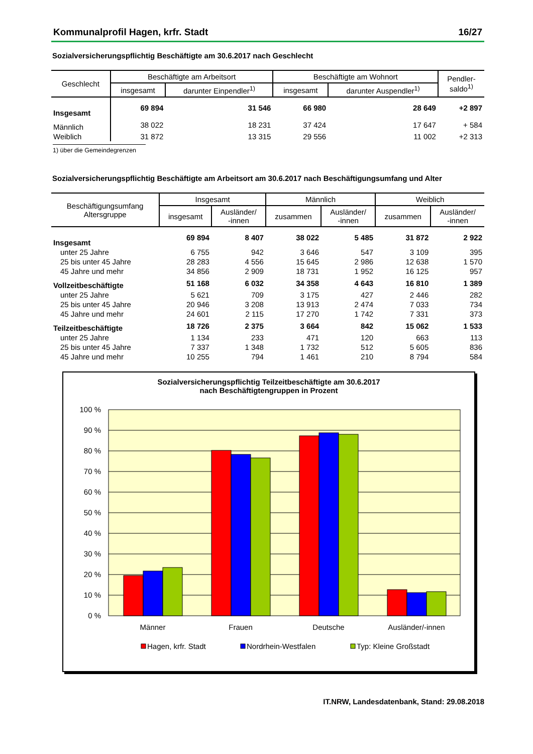Kommunalprofil Hagen, krfr. Stadt 16/27
Sozialversicherungspflichtig Beschäftigte am 30.6.2017 nach Geschlecht
| Geschlecht | Beschäftigte am Arbeitsort | | Beschäftigte am Wohnort | | Pendler- saldo<sup>1)</sup> |
| --- | --- | --- | --- | --- | --- |
| | insgesamt | darunter Einpendler<sup>1)</sup> | insgesamt | darunter Auspendler<sup>1)</sup> | |
| Insgesamt | 69 894 | 31 546 | 66 980 | 28 649 | +2 897 |
| Männlich | 38 022 | 18 231 | 37 424 | 17 647 | + 584 |
| Weiblich | 31 872 | 13 315 | 29 556 | 11 002 | +2 313 |
1) über die Gemeindegrenzen
Sozialversicherungspflichtig Beschäftigte am Arbeitsort am 30.6.2017 nach Beschäftigungsumfang und Alter
| Beschäftigungsumfang Altersgruppe | Insgesamt | | Männlich | | Weiblich | |
| --- | --- | --- | --- | --- | --- | --- |
| | insgesamt | Ausländer/ -innen | zusammen | Ausländer/ -innen | zusammen | Ausländer/ -innen |
| Insgesamt | 69 894 | 8 407 | 38 022 | 5 485 | 31 872 | 2 922 |
| unter 25 Jahre | 6 755 | 942 | 3 646 | 547 | 3 109 | 395 |
| 25 bis unter 45 Jahre | 28 283 | 4 556 | 15 645 | 2 986 | 12 638 | 1 570 |
| 45 Jahre und mehr | 34 856 | 2 909 | 18 731 | 1 952 | 16 125 | 957 |
| Vollzeitbeschäftigte | 51 168 | 6 032 | 34 358 | 4 643 | 16 810 | 1 389 |
| unter 25 Jahre | 5 621 | 709 | 3 175 | 427 | 2 446 | 282 |
| 25 bis unter 45 Jahre | 20 946 | 3 208 | 13 913 | 2 474 | 7 033 | 734 |
| 45 Jahre und mehr | 24 601 | 2 115 | 17 270 | 1 742 | 7 331 | 373 |
| Teilzeitbeschäftigte | 18 726 | 2 375 | 3 664 | 842 | 15 062 | 1 533 |
| unter 25 Jahre | 1 134 | 233 | 471 | 120 | 663 | 113 |
| 25 bis unter 45 Jahre | 7 337 | 1 348 | 1 732 | 512 | 5 605 | 836 |
| 45 Jahre und mehr | 10 255 | 794 | 1 461 | 210 | 8 794 | 584 |
Sozialversicherungspflichtig Teilzeitbeschäftigte am 30.6.2017
nach Beschäftigtengruppen in Prozent
100 %
90 %
80 %
70 %
60 %
50 %
40 %
30 %
20 %
10 %
0 %
Männer
Frauen
Deutsche
Ausländer/-innen
Hagen, krfr. Stadt
Nordrhein-Westfalen
Typ: Kleine Großstadt
IT.NRW, Landesdatenbank, Stand: 29.08.2018